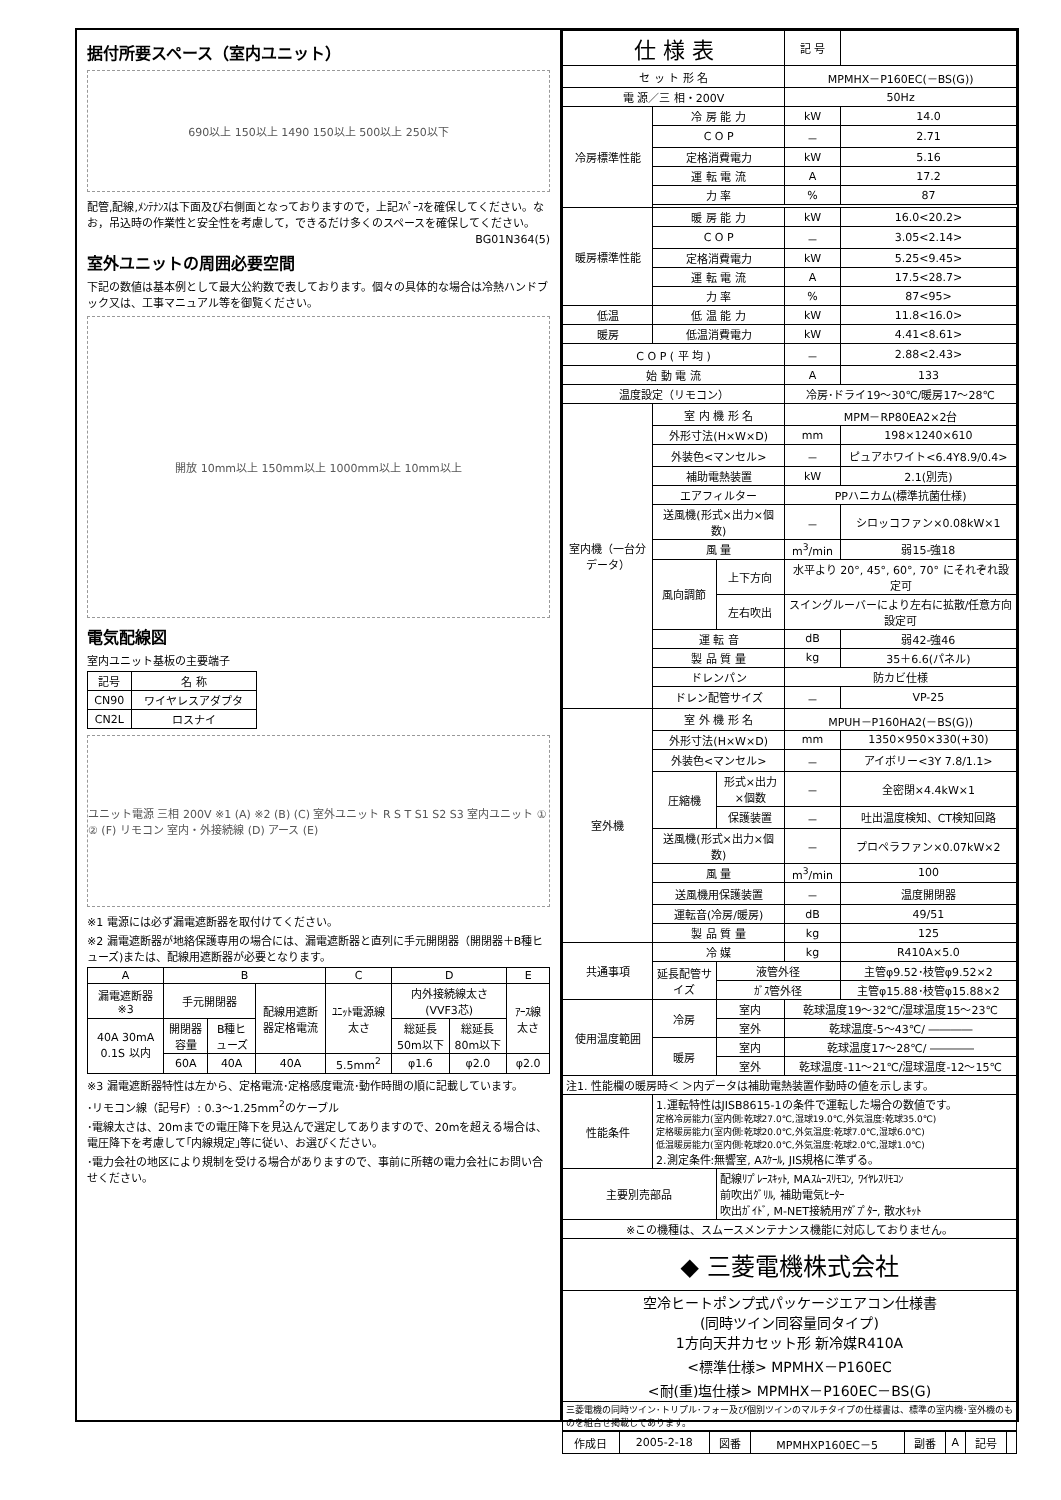据付所要スペース（室内ユニット）
690以上 150以上 1490 150以上 500以上 250以下
配管,配線,ﾒﾝﾃﾅﾝｽは下面及び右側面となっておりますので，上記ｽﾍﾟｰｽを確保してください。なお，吊込時の作業性と安全性を考慮して，できるだけ多くのスペースを確保してください。
BG01N364(5)
室外ユニットの周囲必要空間
下記の数値は基本例として最大公約数で表しております。個々の具体的な場合は冷熱ハンドブック又は、工事マニュアル等を御覧ください。
開放 10mm以上 150mm以上 1000mm以上 10mm以上
電気配線図
室内ユニット基板の主要端子
| 記号 | 名 称 |
| --- | --- |
| CN90 | ワイヤレスアダプタ |
| CN2L | ロスナイ |
ユニット電源 三相 200V ※1 (A) ※2 (B) (C) 室外ユニット R S T S1 S2 S3 室内ユニット ① ② (F) リモコン 室内・外接続線 (D) アース (E)
※1 電源には必ず漏電遮断器を取付けてください。
※2 漏電遮断器が地絡保護専用の場合には、漏電遮断器と直列に手元開閉器（開閉器＋B種ヒューズ)または、配線用遮断器が必要となります。
| A | B | | | C | D | | E |
| --- | --- | --- | --- | --- | --- | --- | --- |
| 漏電遮断器 ※3 | 手元開閉器 | | 配線用遮断器定格電流 | ﾕﾆｯﾄ電源線太さ | 内外接続線太さ(VVF3芯) | | ｱｰｽ線太さ |
| 40A 30mA 0.1S 以内 | 開閉器容量 | B種ヒューズ | | | 総延長50m以下 | 総延長80m以下 | |
| | 60A | 40A | 40A | 5.5mm<sup>2</sup> | φ1.6 | φ2.0 | φ2.0 |
※3 漏電遮断器特性は左から、定格電流･定格感度電流･動作時間の順に記載しています。
･リモコン線（記号F）: 0.3～1.25mm<sup>2</sup>のケーブル
･電線太さは、20mまでの電圧降下を見込んで選定してありますので、20mを超える場合は、電圧降下を考慮して｢内線規定｣等に従い、お選びください。
･電力会社の地区により規制を受ける場合がありますので、事前に所轄の電力会社にお問い合せください。
| 仕 様 表 | | | 記 号 | |
| セ ッ ト 形 名 | | | MPMHX－P160EC(－BS(G)) | |
| 電 源／三 相・200V | | | 50Hz | |
| 冷房標準性能 | 冷 房 能 力 | | kW | 14.0 |
| | C O P | | － | 2.71 |
| | 定格消費電力 | | kW | 5.16 |
| | 運 転 電 流 | | A | 17.2 |
| | 力 率 | | % | 87 |
| 暖房標準性能 | 暖 房 能 力 | | kW | 16.0<20.2> |
| | C O P | | － | 3.05<2.14> |
| | 定格消費電力 | | kW | 5.25<9.45> |
| | 運 転 電 流 | | A | 17.5<28.7> |
| | 力 率 | | % | 87<95> |
| 低温 | 低 温 能 力 | | kW | 11.8<16.0> |
| 暖房 | 低温消費電力 | | kW | 4.41<8.61> |
| C O P ( 平 均 ) | | | － | 2.88<2.43> |
| 始 動 電 流 | | | A | 133 |
| 温度設定（リモコン） | | | 冷房･ドライ19～30℃/暖房17～28℃ | |
| 室内機（一台分データ） | 室 内 機 形 名 | | MPM－RP80EA2×2台 | |
| | 外形寸法(H×W×D) | | mm | 198×1240×610 |
| | 外装色<マンセル> | | － | ピュアホワイト<6.4Y8.9/0.4> |
| | 補助電熱装置 | | kW | 2.1(別売) |
| | エアフィルター | | PPハニカム(標準抗菌仕様) | |
| | 送風機(形式×出力×個数) | | － | シロッコファン×0.08kW×1 |
| | 風 量 | | m<sup>3</sup>/min | 弱15-強18 |
| | 風向調節 | 上下方向 | 水平より 20°, 45°, 60°, 70° にそれぞれ設定可 | |
| | | 左右吹出 | スイングルーバーにより左右に拡散/任意方向設定可 | |
| | 運 転 音 | | dB | 弱42-強46 |
| | 製 品 質 量 | | kg | 35＋6.6(パネル) |
| | ドレンパン | | 防カビ仕様 | |
| | ドレン配管サイズ | | － | VP-25 |
| 室外機 | 室 外 機 形 名 | | MPUH－P160HA2(－BS(G)) | |
| | 外形寸法(H×W×D) | | mm | 1350×950×330(+30) |
| | 外装色<マンセル> | | － | アイボリー<3Y 7.8/1.1> |
| | 圧縮機 | 形式×出力×個数 | － | 全密閉×4.4kW×1 |
| | | 保護装置 | － | 吐出温度検知、CT検知回路 |
| | 送風機(形式×出力×個数) | | － | プロペラファン×0.07kW×2 |
| | 風 量 | | m<sup>3</sup>/min | 100 |
| | 送風機用保護装置 | | － | 温度開閉器 |
| | 運転音(冷房/暖房) | | dB | 49/51 |
| | 製 品 質 量 | | kg | 125 |
| 共通事項 | 冷 媒 | | kg | R410A×5.0 |
| | 延長配管サイズ | 液管外径 | | 主管φ9.52･枝管φ9.52×2 |
| | | ｶﾞｽ管外径 | | 主管φ15.88･枝管φ15.88×2 |
| 使用温度範囲 | 冷房 | 室内 | 乾球温度19～32℃/湿球温度15～23℃ | |
| | | 室外 | 乾球温度-5～43℃/ ―――― | |
| | 暖房 | 室内 | 乾球温度17～28℃/ ―――― | |
| | | 室外 | 乾球温度-11～21℃/湿球温度-12～15℃ | |
| 注1. 性能欄の暖房時＜ ＞内データは補助電熱装置作動時の値を示します。 | | | | |
| 性能条件 | 1.運転特性はJISB8615-1の条件で運転した場合の数値です。 定格冷房能力(室内側:乾球27.0℃,湿球19.0℃,外気温度:乾球35.0℃) 定格暖房能力(室内側:乾球20.0℃,外気温度:乾球7.0℃,湿球6.0℃) 低温暖房能力(室内側:乾球20.0℃,外気温度:乾球2.0℃,湿球1.0℃) 2.測定条件:無響室, Aｽｹｰﾙ, JIS規格に準ずる。 | | | |
| 主要別売部品 | | 配線ﾘﾌﾟﾚｰｽｷｯﾄ, MAｽﾑｰｽﾘﾓｺﾝ, ﾜｲﾔﾚｽﾘﾓｺﾝ 前吹出ｸﾞﾘﾙ, 補助電気ﾋｰﾀｰ 吹出ｶﾞｲﾄﾞ, M-NET接続用ｱﾀﾞﾌﾟﾀｰ, 散水ｷｯﾄ | | |
| ※この機種は、スムースメンテナンス機能に対応しておりません。 | | | | |
| ◆ 三菱電機株式会社 | | | | |
| 空冷ヒートポンプ式パッケージエアコン仕様書 (同時ツイン同容量同タイプ) 1方向天井カセット形 新冷媒R410A <標準仕様> MPMHX－P160EC <耐(重)塩仕様> MPMHX－P160EC－BS(G) | | | | |
| 三菱電機の同時ツイン･トリプル･フォー及び個別ツインのマルチタイプの仕様書は、標準の室内機･室外機のものを組合せ掲載してあります。 | | | | |
| 作成日 | 2005-2-18 | 図番 | MPMHXP160EC－5 | 副番 | A | 記号 | |